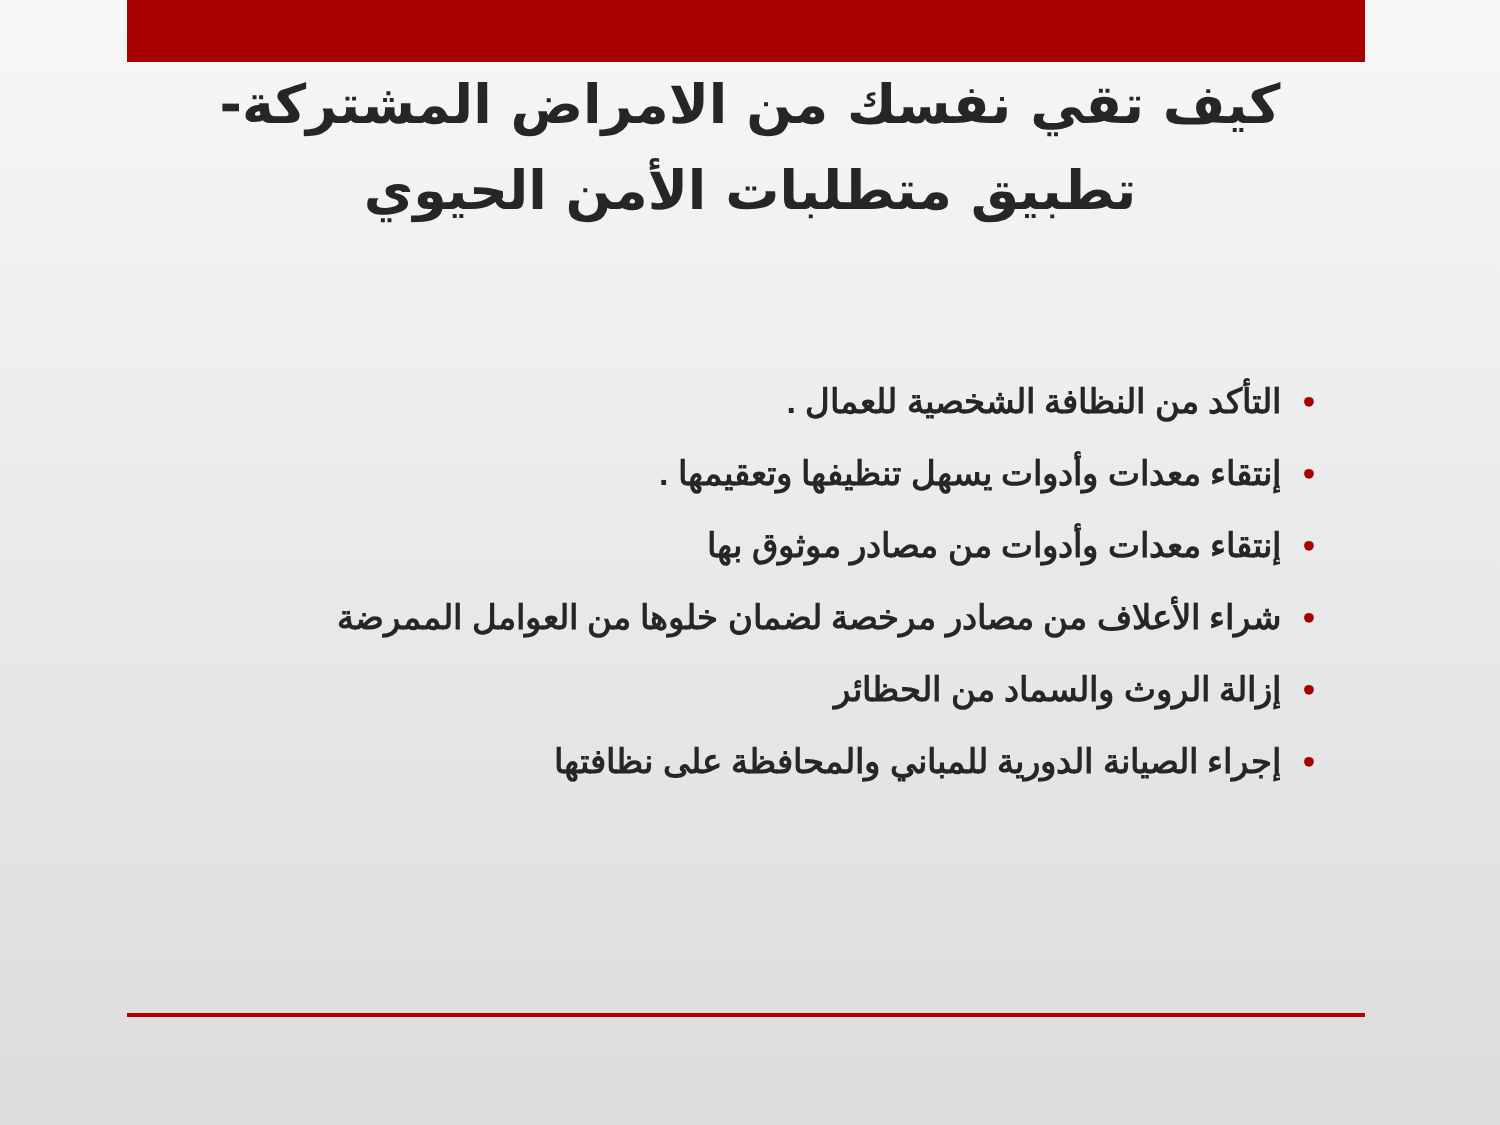كيف تقي نفسك من الامراض المشتركة-
تطبيق متطلبات الأمن الحيوي
•التأكد من النظافة الشخصية للعمال .
•إنتقاء معدات وأدوات يسهل تنظيفها وتعقيمها .
•إنتقاء معدات وأدوات من مصادر موثوق بها
•شراء الأعلاف من مصادر مرخصة لضمان خلوها من العوامل الممرضة
•إزالة الروث والسماد من الحظائر
•إجراء الصيانة الدورية للمباني والمحافظة على نظافتها